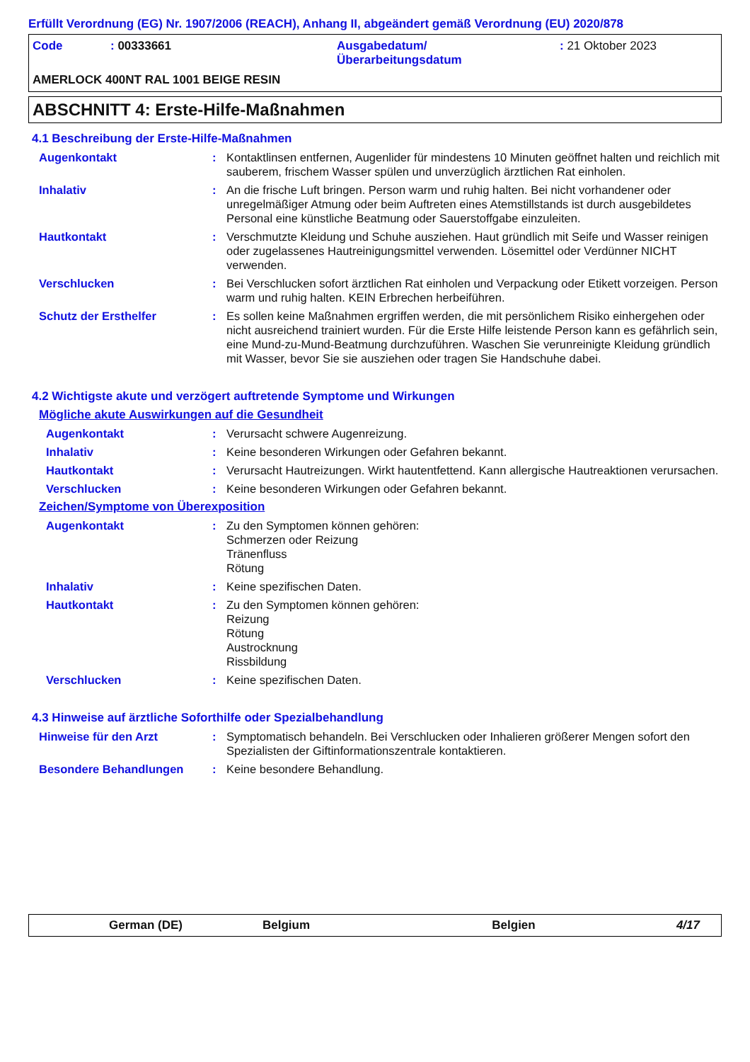Erfüllt Verordnung (EG) Nr. 1907/2006 (REACH), Anhang II, abgeändert gemäß Verordnung (EU) 2020/878
| Code | : 00333661 | Ausgabedatum/ Überarbeitungsdatum | : 21 Oktober 2023 |
AMERLOCK 400NT RAL 1001 BEIGE RESIN
ABSCHNITT 4: Erste-Hilfe-Maßnahmen
4.1 Beschreibung der Erste-Hilfe-Maßnahmen
Augenkontakt : Kontaktlinsen entfernen, Augenlider für mindestens 10 Minuten geöffnet halten und reichlich mit sauberem, frischem Wasser spülen und unverzüglich ärztlichen Rat einholen.
Inhalativ : An die frische Luft bringen. Person warm und ruhig halten. Bei nicht vorhandener oder unregelmäßiger Atmung oder beim Auftreten eines Atemstillstands ist durch ausgebildetes Personal eine künstliche Beatmung oder Sauerstoffgabe einzuleiten.
Hautkontakt : Verschmutzte Kleidung und Schuhe ausziehen. Haut gründlich mit Seife und Wasser reinigen oder zugelassenes Hautreinigungsmittel verwenden. Lösemittel oder Verdünner NICHT verwenden.
Verschlucken : Bei Verschlucken sofort ärztlichen Rat einholen und Verpackung oder Etikett vorzeigen. Person warm und ruhig halten. KEIN Erbrechen herbeiführen.
Schutz der Ersthelfer : Es sollen keine Maßnahmen ergriffen werden, die mit persönlichem Risiko einhergehen oder nicht ausreichend trainiert wurden. Für die Erste Hilfe leistende Person kann es gefährlich sein, eine Mund-zu-Mund-Beatmung durchzuführen. Waschen Sie verunreinigte Kleidung gründlich mit Wasser, bevor Sie sie ausziehen oder tragen Sie Handschuhe dabei.
4.2 Wichtigste akute und verzögert auftretende Symptome und Wirkungen
Mögliche akute Auswirkungen auf die Gesundheit
Augenkontakt : Verursacht schwere Augenreizung.
Inhalativ : Keine besonderen Wirkungen oder Gefahren bekannt.
Hautkontakt : Verursacht Hautreizungen. Wirkt hautentfettend. Kann allergische Hautreaktionen verursachen.
Verschlucken : Keine besonderen Wirkungen oder Gefahren bekannt.
Zeichen/Symptome von Überexposition
Augenkontakt : Zu den Symptomen können gehören:
Schmerzen oder Reizung
Tränenfluss
Rötung
Inhalativ : Keine spezifischen Daten.
Hautkontakt : Zu den Symptomen können gehören:
Reizung
Rötung
Austrocknung
Rissbildung
Verschlucken : Keine spezifischen Daten.
4.3 Hinweise auf ärztliche Soforthilfe oder Spezialbehandlung
Hinweise für den Arzt : Symptomatisch behandeln. Bei Verschlucken oder Inhalieren größerer Mengen sofort den Spezialisten der Giftinformationszentrale kontaktieren.
Besondere Behandlungen : Keine besondere Behandlung.
German (DE) Belgium Belgien 4/17